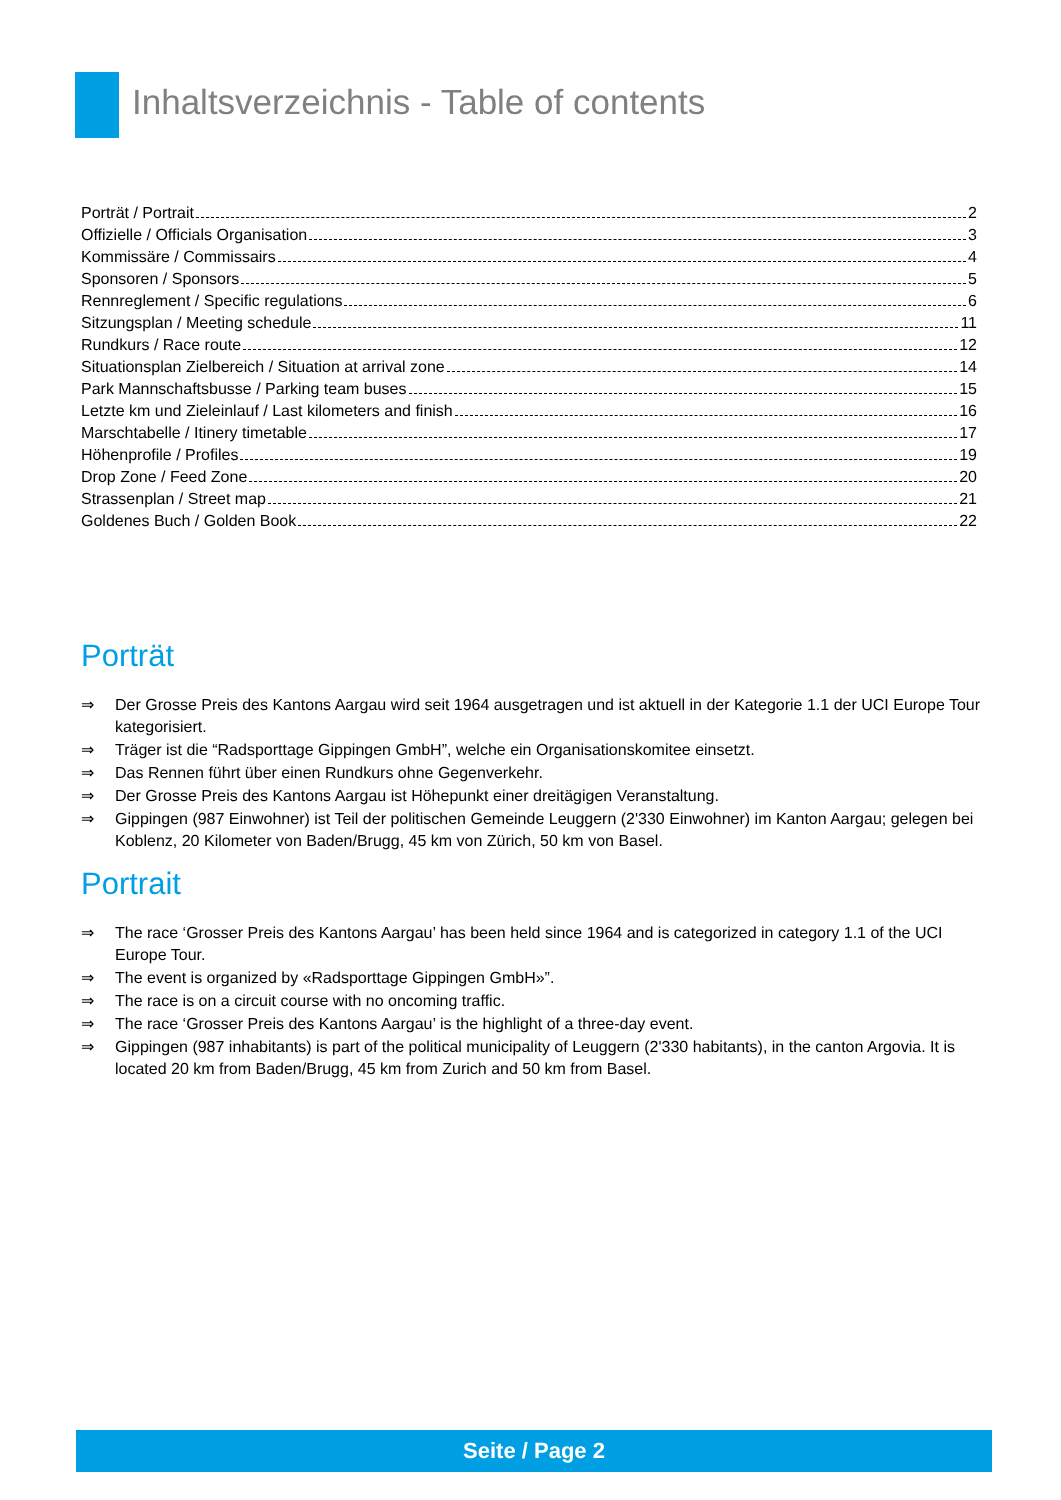Inhaltsverzeichnis - Table of contents
Porträt / Portrait 2
Offizielle / Officials Organisation 3
Kommissäre / Commissairs 4
Sponsoren / Sponsors 5
Rennreglement / Specific regulations 6
Sitzungsplan / Meeting schedule 11
Rundkurs / Race route 12
Situationsplan Zielbereich / Situation at arrival zone 14
Park Mannschaftsbusse / Parking team buses 15
Letzte km und Zieleinlauf / Last kilometers and finish 16
Marschtabelle / Itinery timetable 17
Höhenprofile / Profiles 19
Drop Zone / Feed Zone 20
Strassenplan / Street map 21
Goldenes Buch / Golden Book 22
Porträt
⇒ Der Grosse Preis des Kantons Aargau wird seit 1964 ausgetragen und ist aktuell in der Kategorie 1.1 der UCI Europe Tour kategorisiert.
⇒ Träger ist die “Radsporttage Gippingen GmbH”, welche ein Organisationskomitee einsetzt.
⇒ Das Rennen führt über einen Rundkurs ohne Gegenverkehr.
⇒ Der Grosse Preis des Kantons Aargau ist Höhepunkt einer dreitägigen Veranstaltung.
⇒ Gippingen (987 Einwohner) ist Teil der politischen Gemeinde Leuggern (2'330 Einwohner) im Kanton Aargau; gelegen bei Koblenz, 20 Kilometer von Baden/Brugg, 45 km von Zürich, 50 km von Basel.
Portrait
⇒ The race ‘Grosser Preis des Kantons Aargau’ has been held since 1964 and is categorized in category 1.1 of the UCI Europe Tour.
⇒ The event is organized by «Radsporttage Gippingen GmbH»”.
⇒ The race is on a circuit course with no oncoming traffic.
⇒ The race ‘Grosser Preis des Kantons Aargau’ is the highlight of a three-day event.
⇒ Gippingen (987 inhabitants) is part of the political municipality of Leuggern (2'330 habitants), in the canton Argovia. It is located 20 km from Baden/Brugg, 45 km from Zurich and 50 km from Basel.
Seite / Page 2